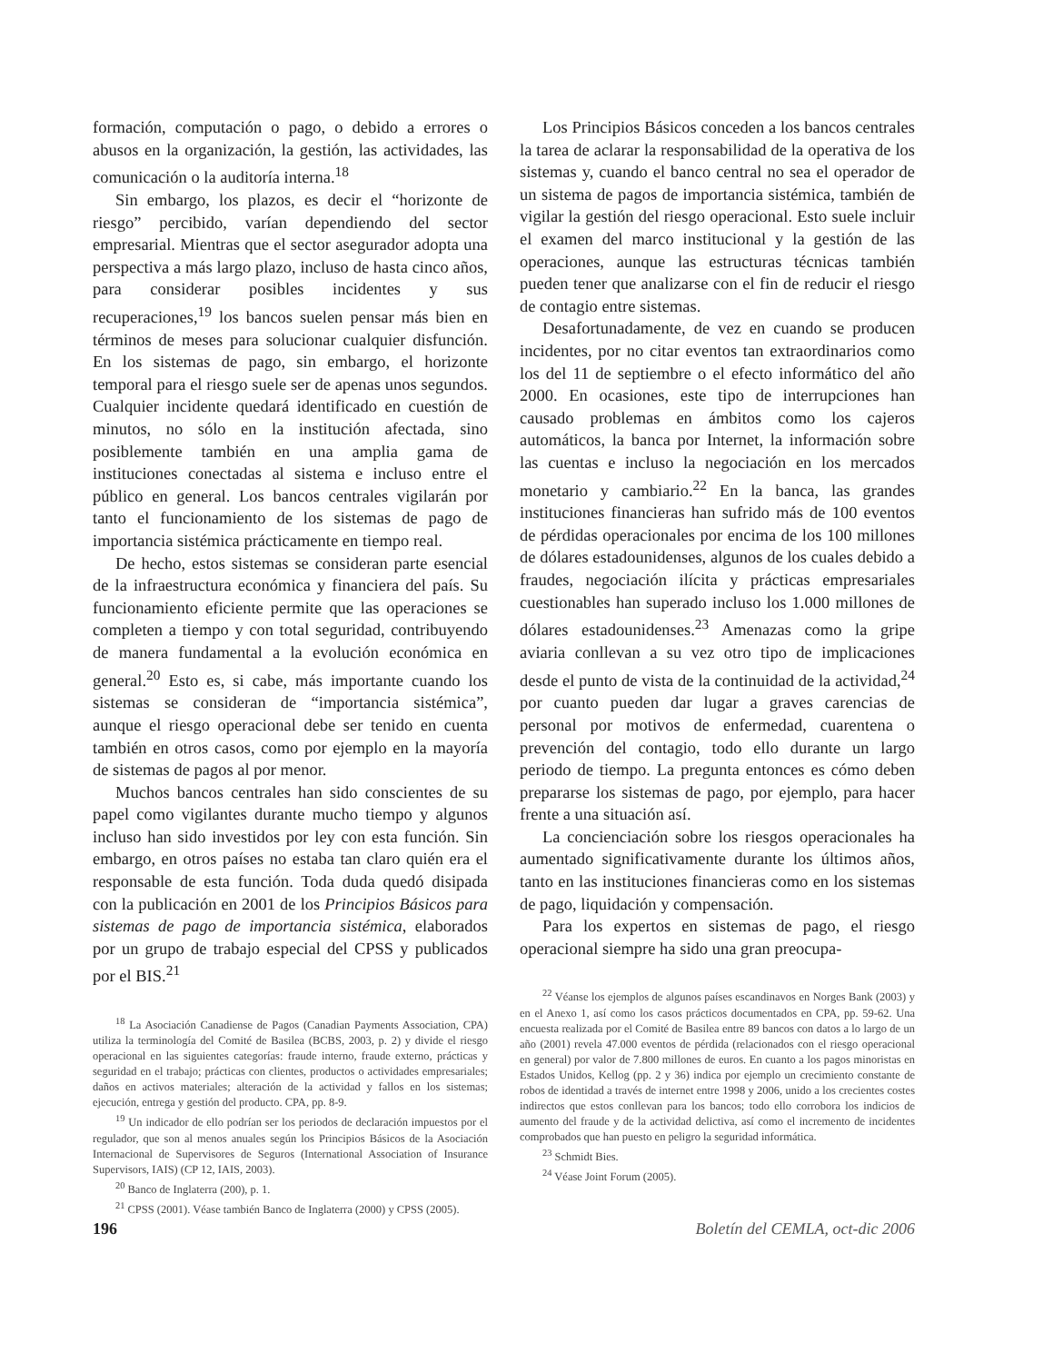formación, computación o pago, o debido a errores o abusos en la organización, la gestión, las actividades, las comunicación o la auditoría interna.<sup>18</sup>
Sin embargo, los plazos, es decir el “horizonte de riesgo” percibido, varían dependiendo del sector empresarial. Mientras que el sector asegurador adopta una perspectiva a más largo plazo, incluso de hasta cinco años, para considerar posibles incidentes y sus recuperaciones,<sup>19</sup> los bancos suelen pensar más bien en términos de meses para solucionar cualquier disfunción. En los sistemas de pago, sin embargo, el horizonte temporal para el riesgo suele ser de apenas unos segundos. Cualquier incidente quedará identificado en cuestión de minutos, no sólo en la institución afectada, sino posiblemente también en una amplia gama de instituciones conectadas al sistema e incluso entre el público en general. Los bancos centrales vigilarán por tanto el funcionamiento de los sistemas de pago de importancia sistémica prácticamente en tiempo real.
De hecho, estos sistemas se consideran parte esencial de la infraestructura económica y financiera del país. Su funcionamiento eficiente permite que las operaciones se completen a tiempo y con total seguridad, contribuyendo de manera fundamental a la evolución económica en general.<sup>20</sup> Esto es, si cabe, más importante cuando los sistemas se consideran de “importancia sistémica”, aunque el riesgo operacional debe ser tenido en cuenta también en otros casos, como por ejemplo en la mayoría de sistemas de pagos al por menor.
Muchos bancos centrales han sido conscientes de su papel como vigilantes durante mucho tiempo y algunos incluso han sido investidos por ley con esta función. Sin embargo, en otros países no estaba tan claro quién era el responsable de esta función. Toda duda quedó disipada con la publicación en 2001 de los Principios Básicos para sistemas de pago de importancia sistémica, elaborados por un grupo de trabajo especial del CPSS y publicados por el BIS.<sup>21</sup>
<sup>18</sup> La Asociación Canadiense de Pagos (Canadian Payments Association, CPA) utiliza la terminología del Comité de Basilea (BCBS, 2003, p. 2) y divide el riesgo operacional en las siguientes categorías: fraude interno, fraude externo, prácticas y seguridad en el trabajo; prácticas con clientes, productos o actividades empresariales; daños en activos materiales; alteración de la actividad y fallos en los sistemas; ejecución, entrega y gestión del producto. CPA, pp. 8-9.
<sup>19</sup> Un indicador de ello podrían ser los periodos de declaración impuestos por el regulador, que son al menos anuales según los Principios Básicos de la Asociación Internacional de Supervisores de Seguros (International Association of Insurance Supervisors, IAIS) (CP 12, IAIS, 2003).
<sup>20</sup> Banco de Inglaterra (200), p. 1.
<sup>21</sup> CPSS (2001). Véase también Banco de Inglaterra (2000) y CPSS (2005).
Los Principios Básicos conceden a los bancos centrales la tarea de aclarar la responsabilidad de la operativa de los sistemas y, cuando el banco central no sea el operador de un sistema de pagos de importancia sistémica, también de vigilar la gestión del riesgo operacional. Esto suele incluir el examen del marco institucional y la gestión de las operaciones, aunque las estructuras técnicas también pueden tener que analizarse con el fin de reducir el riesgo de contagio entre sistemas.
Desafortunadamente, de vez en cuando se producen incidentes, por no citar eventos tan extraordinarios como los del 11 de septiembre o el efecto informático del año 2000. En ocasiones, este tipo de interrupciones han causado problemas en ámbitos como los cajeros automáticos, la banca por Internet, la información sobre las cuentas e incluso la negociación en los mercados monetario y cambiario.<sup>22</sup> En la banca, las grandes instituciones financieras han sufrido más de 100 eventos de pérdidas operacionales por encima de los 100 millones de dólares estadounidenses, algunos de los cuales debido a fraudes, negociación ilícita y prácticas empresariales cuestionables han superado incluso los 1.000 millones de dólares estadounidenses.<sup>23</sup> Amenazas como la gripe aviaria conllevan a su vez otro tipo de implicaciones desde el punto de vista de la continuidad de la actividad,<sup>24</sup> por cuanto pueden dar lugar a graves carencias de personal por motivos de enfermedad, cuarentena o prevención del contagio, todo ello durante un largo periodo de tiempo. La pregunta entonces es cómo deben prepararse los sistemas de pago, por ejemplo, para hacer frente a una situación así.
La concienciación sobre los riesgos operacionales ha aumentado significativamente durante los últimos años, tanto en las instituciones financieras como en los sistemas de pago, liquidación y compensación.
Para los expertos en sistemas de pago, el riesgo operacional siempre ha sido una gran preocupa-
<sup>22</sup> Véanse los ejemplos de algunos países escandinavos en Norges Bank (2003) y en el Anexo 1, así como los casos prácticos documentados en CPA, pp. 59-62. Una encuesta realizada por el Comité de Basilea entre 89 bancos con datos a lo largo de un año (2001) revela 47.000 eventos de pérdida (relacionados con el riesgo operacional en general) por valor de 7.800 millones de euros. En cuanto a los pagos minoristas en Estados Unidos, Kellog (pp. 2 y 36) indica por ejemplo un crecimiento constante de robos de identidad a través de internet entre 1998 y 2006, unido a los crecientes costes indirectos que estos conllevan para los bancos; todo ello corrobora los indicios de aumento del fraude y de la actividad delictiva, así como el incremento de incidentes comprobados que han puesto en peligro la seguridad informática.
<sup>23</sup> Schmidt Bies.
<sup>24</sup> Véase Joint Forum (2005).
196 Boletín del CEMLA, oct-dic 2006